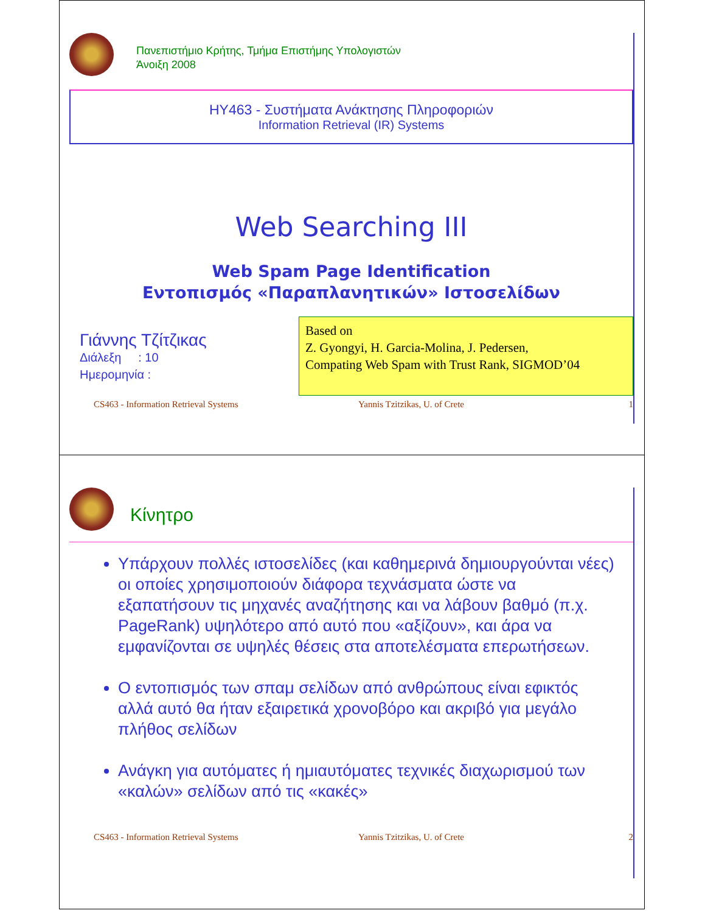Πανεπιστήμιο Κρήτης, Τμήμα Επιστήμης Υπολογιστών
Άνοιξη 2008
HY463 - Συστήματα Ανάκτησης Πληροφοριών
Information Retrieval (IR) Systems
Web Searching III
Web Spam Page Identification
Εντοπισμός «Παραπλανητικών» Ιστοσελίδων
Γιάννης Τζίτζικας
Διάλεξη : 10
Ημερομηνία :
Based on
Z. Gyongyi, H. Garcia-Molina, J. Pedersen,
Compating Web Spam with Trust Rank, SIGMOD’04
CS463 - Information Retrieval Systems Yannis Tzitzikas, U. of Crete 1
Κίνητρο
Υπάρχουν πολλές ιστοσελίδες (και καθημερινά δημιουργούνται νέες) οι οποίες χρησιμοποιούν διάφορα τεχνάσματα ώστε να εξαπατήσουν τις μηχανές αναζήτησης και να λάβουν βαθμό (π.χ. PageRank) υψηλότερο από αυτό που «αξίζουν», και άρα να εμφανίζονται σε υψηλές θέσεις στα αποτελέσματα επερωτήσεων.
Ο εντοπισμός των σπαμ σελίδων από ανθρώπους είναι εφικτός αλλά αυτό θα ήταν εξαιρετικά χρονοβόρο και ακριβό για μεγάλο πλήθος σελίδων
Ανάγκη για αυτόματες ή ημιαυτόματες τεχνικές διαχωρισμού των «καλών» σελίδων από τις «κακές»
CS463 - Information Retrieval Systems Yannis Tzitzikas, U. of Crete 2